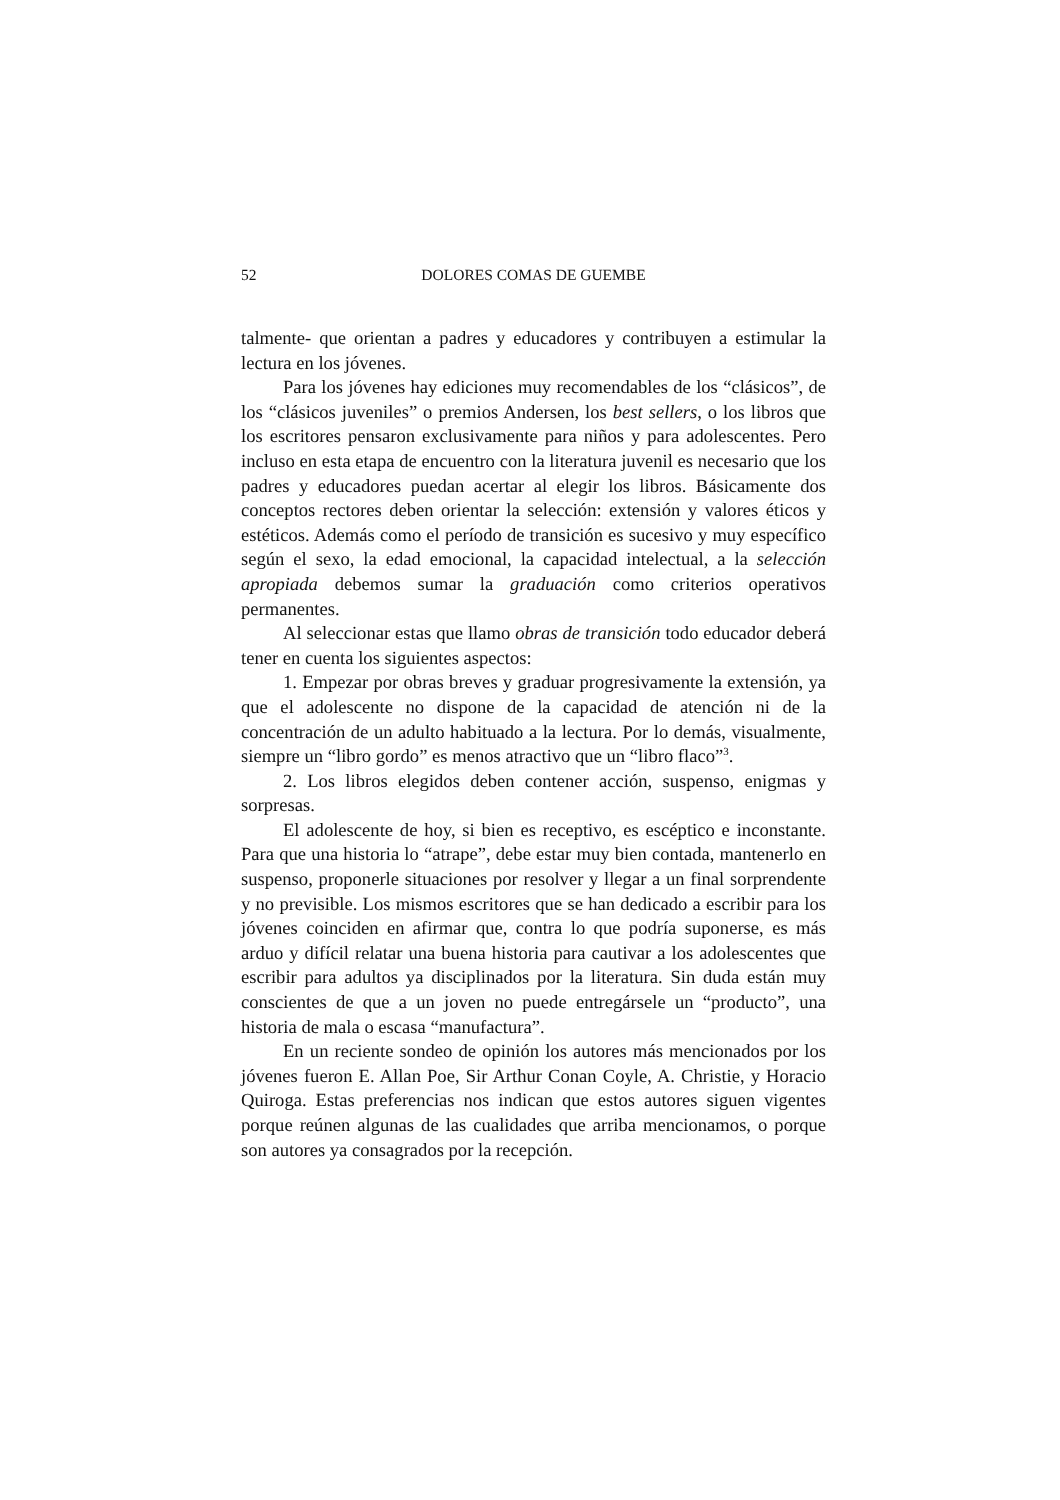52 DOLORES COMAS DE GUEMBE
talmente- que orientan a padres y educadores y contribuyen a estimular la lectura en los jóvenes.
Para los jóvenes hay ediciones muy recomendables de los “clásicos”, de los “clásicos juveniles” o premios Andersen, los best sellers, o los libros que los escritores pensaron exclusivamente para niños y para adolescentes. Pero incluso en esta etapa de encuentro con la literatura juvenil es necesario que los padres y educadores puedan acertar al elegir los libros. Básicamente dos conceptos rectores deben orientar la selección: extensión y valores éticos y estéticos. Además como el período de transición es sucesivo y muy específico según el sexo, la edad emocional, la capacidad intelectual, a la selección apropiada debemos sumar la graduación como criterios operativos permanentes.
Al seleccionar estas que llamo obras de transición todo educador deberá tener en cuenta los siguientes aspectos:
1. Empezar por obras breves y graduar progresivamente la extensión, ya que el adolescente no dispone de la capacidad de atención ni de la concentración de un adulto habituado a la lectura. Por lo demás, visualmente, siempre un “libro gordo” es menos atractivo que un “libro flaco”<sup>3</sup>.
2. Los libros elegidos deben contener acción, suspenso, enigmas y sorpresas.
El adolescente de hoy, si bien es receptivo, es escéptico e inconstante. Para que una historia lo “atrape”, debe estar muy bien contada, mantenerlo en suspenso, proponerle situaciones por resolver y llegar a un final sorprendente y no previsible. Los mismos escritores que se han dedicado a escribir para los jóvenes coinciden en afirmar que, contra lo que podría suponerse, es más arduo y difícil relatar una buena historia para cautivar a los adolescentes que escribir para adultos ya disciplinados por la literatura. Sin duda están muy conscientes de que a un joven no puede entregársele un “producto”, una historia de mala o escasa “manufactura”.
En un reciente sondeo de opinión los autores más mencionados por los jóvenes fueron E. Allan Poe, Sir Arthur Conan Coyle, A. Christie, y Horacio Quiroga. Estas preferencias nos indican que estos autores siguen vigentes porque reúnen algunas de las cualidades que arriba mencionamos, o porque son autores ya consagrados por la recepción.